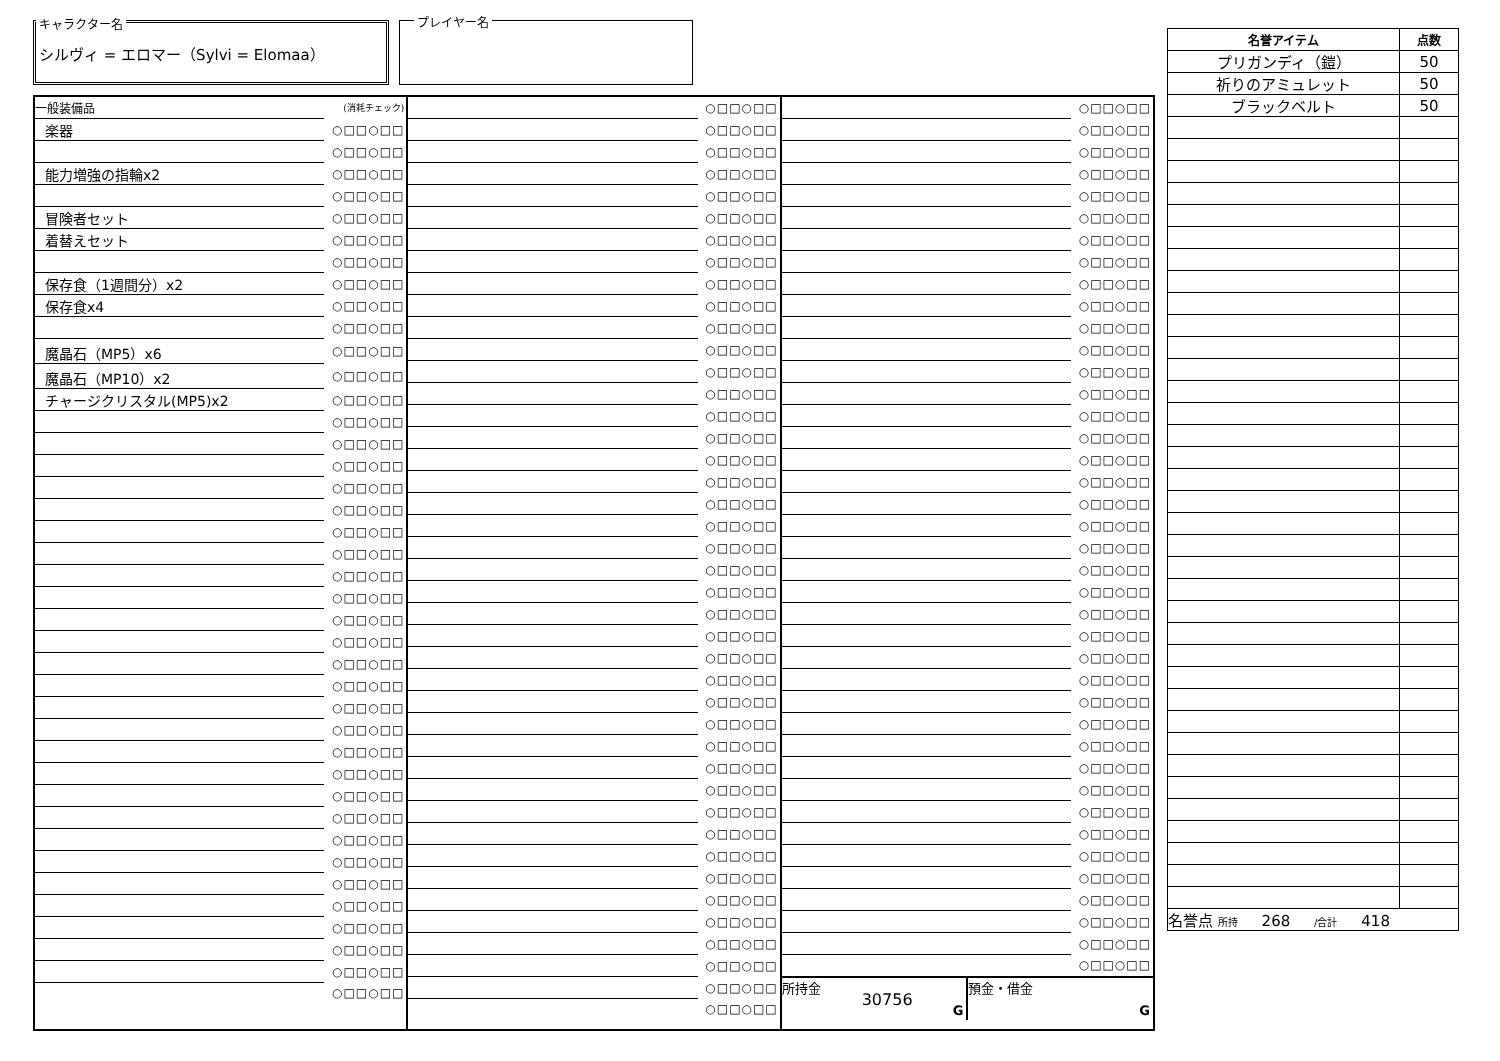キャラクター名
シルヴィ = エロマー（Sylvi = Elomaa）
プレイヤー名
| 一般装備品 | (消耗チェック) |
| 楽器 | ○□□○□□ |
| | ○□□○□□ |
| 能力増強の指輪x2 | ○□□○□□ |
| | ○□□○□□ |
| 冒険者セット | ○□□○□□ |
| 着替えセット | ○□□○□□ |
| | ○□□○□□ |
| 保存食（1週間分）x2 | ○□□○□□ |
| 保存食x4 | ○□□○□□ |
| | ○□□○□□ |
| 魔晶石（MP5）x6 | ○□□○□□ |
| 魔晶石（MP10）x2 | ○□□○□□ |
| チャージクリスタル(MP5)x2 | ○□□○□□ |
| | ○□□○□□ |
| | ○□□○□□ |
| | ○□□○□□ |
| | ○□□○□□ |
| | ○□□○□□ |
| | ○□□○□□ |
| | ○□□○□□ |
| | ○□□○□□ |
| | ○□□○□□ |
| | ○□□○□□ |
| | ○□□○□□ |
| | ○□□○□□ |
| | ○□□○□□ |
| | ○□□○□□ |
| | ○□□○□□ |
| | ○□□○□□ |
| | ○□□○□□ |
| | ○□□○□□ |
| | ○□□○□□ |
| | ○□□○□□ |
| | ○□□○□□ |
| | ○□□○□□ |
| | ○□□○□□ |
| | ○□□○□□ |
| | ○□□○□□ |
| | ○□□○□□ |
| | ○□□○□□ |
| | ○□□○□□ |
| | ○□□○□□ |
| | ○□□○□□ |
| | ○□□○□□ |
| | ○□□○□□ |
| | ○□□○□□ |
| | ○□□○□□ |
| | ○□□○□□ |
| | ○□□○□□ |
| | ○□□○□□ |
| | ○□□○□□ |
| | ○□□○□□ |
| | ○□□○□□ |
| | ○□□○□□ |
| | ○□□○□□ |
| | ○□□○□□ |
| | ○□□○□□ |
| | ○□□○□□ |
| | ○□□○□□ |
| | ○□□○□□ |
| | ○□□○□□ |
| | ○□□○□□ |
| | ○□□○□□ |
| | ○□□○□□ |
| | ○□□○□□ |
| | ○□□○□□ |
| | ○□□○□□ |
| | ○□□○□□ |
| | ○□□○□□ |
| | ○□□○□□ |
| | ○□□○□□ |
| | ○□□○□□ |
| | ○□□○□□ |
| | ○□□○□□ |
| | ○□□○□□ |
| | ○□□○□□ |
| | ○□□○□□ |
| | ○□□○□□ |
| | ○□□○□□ |
| | ○□□○□□ |
| | ○□□○□□ |
| | ○□□○□□ |
| | ○□□○□□ |
| | ○□□○□□ |
| | ○□□○□□ |
| | ○□□○□□ |
| | ○□□○□□ |
| | ○□□○□□ |
| | ○□□○□□ |
| | ○□□○□□ |
| | ○□□○□□ |
| | ○□□○□□ |
| | ○□□○□□ |
| | ○□□○□□ |
| | ○□□○□□ |
| | ○□□○□□ |
| | ○□□○□□ |
| | ○□□○□□ |
| | ○□□○□□ |
| | ○□□○□□ |
| | ○□□○□□ |
| | ○□□○□□ |
| | ○□□○□□ |
| | ○□□○□□ |
| | ○□□○□□ |
| | ○□□○□□ |
| | ○□□○□□ |
| | ○□□○□□ |
| | ○□□○□□ |
| | ○□□○□□ |
| | ○□□○□□ |
| | ○□□○□□ |
| | ○□□○□□ |
| | ○□□○□□ |
| | ○□□○□□ |
| | ○□□○□□ |
| | ○□□○□□ |
| | ○□□○□□ |
| | ○□□○□□ |
| | ○□□○□□ |
| | ○□□○□□ |
| | ○□□○□□ |
所持金
30756
G
預金・借金
G
| 名誉アイテム | 点数 |
| --- | --- |
| プリガンディ（鎧） | 50 |
| 祈りのアミュレット | 50 |
| ブラックベルト | 50 |
| 名誉点 所持 268 /合計 418 | |